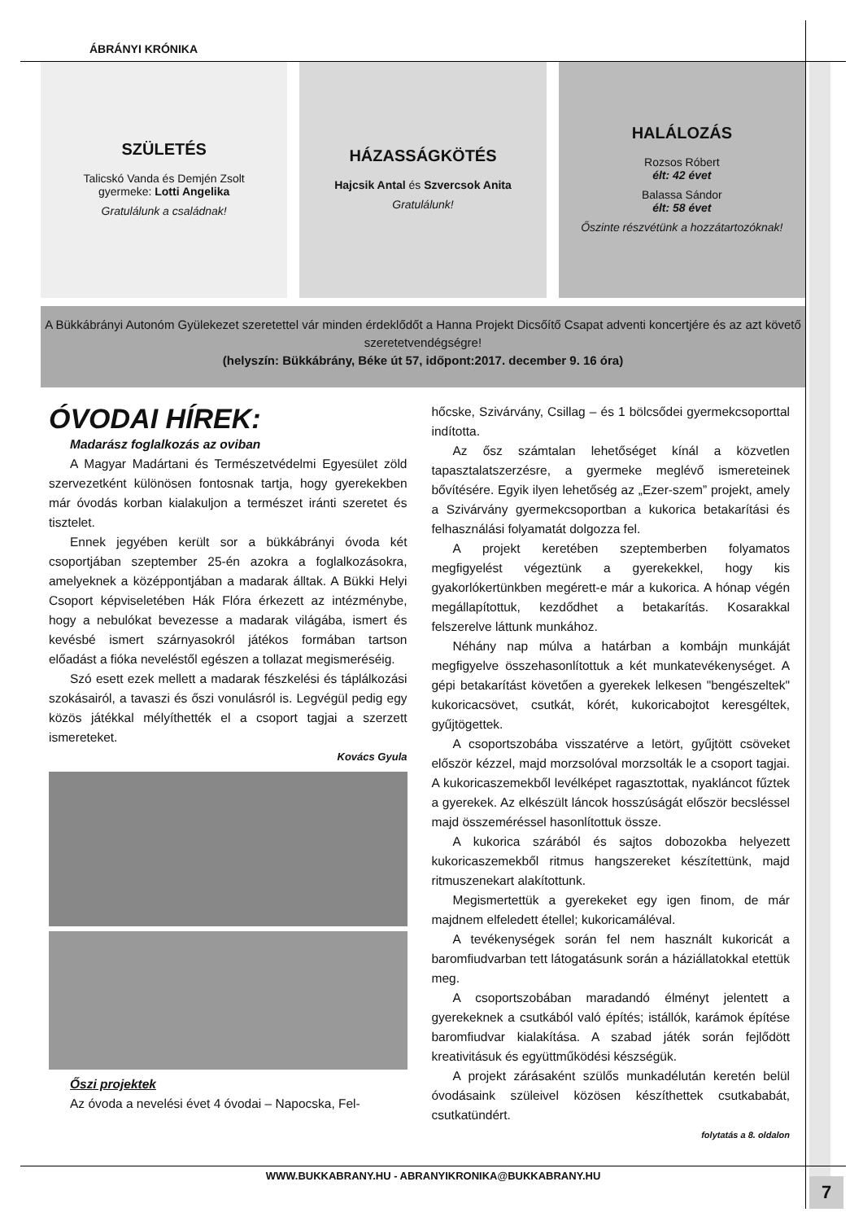ÁBRÁNYI KRÓNIKA
SZÜLETÉS
Talicskó Vanda és Demjén Zsolt
gyermeke: Lotti Angelika
Gratulálunk a családnak!
HÁZASSÁGKÖTÉS
Hajcsik Antal és Szvercsok Anita
Gratulálunk!
HALÁLOZÁS
Rozsos Róbert
élt: 42 évet
Balassa Sándor
élt: 58 évet
Őszinte részvétünk a hozzátartozóknak!
A Bükkábrányi Autonóm Gyülekezet szeretettel vár minden érdeklődőt a Hanna Projekt Dicsőítő Csapat adventi koncertjére és az azt követő szeretetvendégségre!
(helyszín: Bükkábrány, Béke út 57, időpont:2017. december 9. 16 óra)
ÓVODAI HÍREK:
Madarász foglalkozás az oviban
A Magyar Madártani és Természetvédelmi Egyesület zöld szervezetként különösen fontosnak tartja, hogy gyerekekben már óvodás korban kialakuljon a természet iránti szeretet és tisztelet.
Ennek jegyében került sor a bükkábrányi óvoda két csoportjában szeptember 25-én azokra a foglalkozásokra, amelyeknek a középpontjában a madarak álltak. A Bükki Helyi Csoport képviseletében Hák Flóra érkezett az intézménybe, hogy a nebulókat bevezesse a madarak világába, ismert és kevésbé ismert szárnyasokról játékos formában tartson előadást a fióka neveléstől egészen a tollazat megismeréséig.
Szó esett ezek mellett a madarak fészkelési és táplálkozási szokásairól, a tavaszi és őszi vonulásról is. Legvégül pedig egy közös játékkal mélyíthették el a csoport tagjai a szerzett ismereteket.
Kovács Gyula
Őszi projektek
Az óvoda a nevelési évet 4 óvodai – Napocska, Fel-
hőcske, Szivárvány, Csillag – és 1 bölcsődei gyermekcsoporttal indította.
Az ősz számtalan lehetőséget kínál a közvetlen tapasztalatszerzésre, a gyermeke meglévő ismereteinek bővítésére. Egyik ilyen lehetőség az „Ezer-szem” projekt, amely a Szivárvány gyermekcsoportban a kukorica betakarítási és felhasználási folyamatát dolgozza fel.
A projekt keretében szeptemberben folyamatos megfigyelést végeztünk a gyerekekkel, hogy kis gyakorlókertünkben megérett-e már a kukorica. A hónap végén megállapítottuk, kezdődhet a betakarítás. Kosarakkal felszerelve láttunk munkához.
Néhány nap múlva a határban a kombájn munkáját megfigyelve összehasonlítottuk a két munkatevékenységet. A gépi betakarítást követően a gyerekek lelkesen "bengészeltek" kukoricacsövet, csutkát, kórét, kukoricabojtot keresgéltek, gyűjtögettek.
A csoportszobába visszatérve a letört, gyűjtött csöveket először kézzel, majd morzsolóval morzsolták le a csoport tagjai. A kukoricaszemekből levélképet ragasztottak, nyakláncot fűztek a gyerekek. Az elkészült láncok hosszúságát először becsléssel majd összeméréssel hasonlítottuk össze.
A kukorica szárából és sajtos dobozokba helyezett kukoricaszemekből ritmus hangszereket készítettünk, majd ritmuszenekart alakítottunk.
Megismertettük a gyerekeket egy igen finom, de már majdnem elfeledett étellel; kukoricamáléval.
A tevékenységek során fel nem használt kukoricát a baromfiudvarban tett látogatásunk során a háziállatokkal etettük meg.
A csoportszobában maradandó élményt jelentett a gyerekeknek a csutkából való építés; istállók, karámok építése baromfiudvar kialakítása. A szabad játék során fejlődött kreativitásuk és együttműködési készségük.
A projekt zárásaként szülős munkadélután keretén belül óvodásaink szüleivel közösen készíthettek csutkababát, csutkatündért.
folytatás a 8. oldalon
WWW.BUKKABRANY.HU - ABRANYIKRONIKA@BUKKABRANY.HU
7